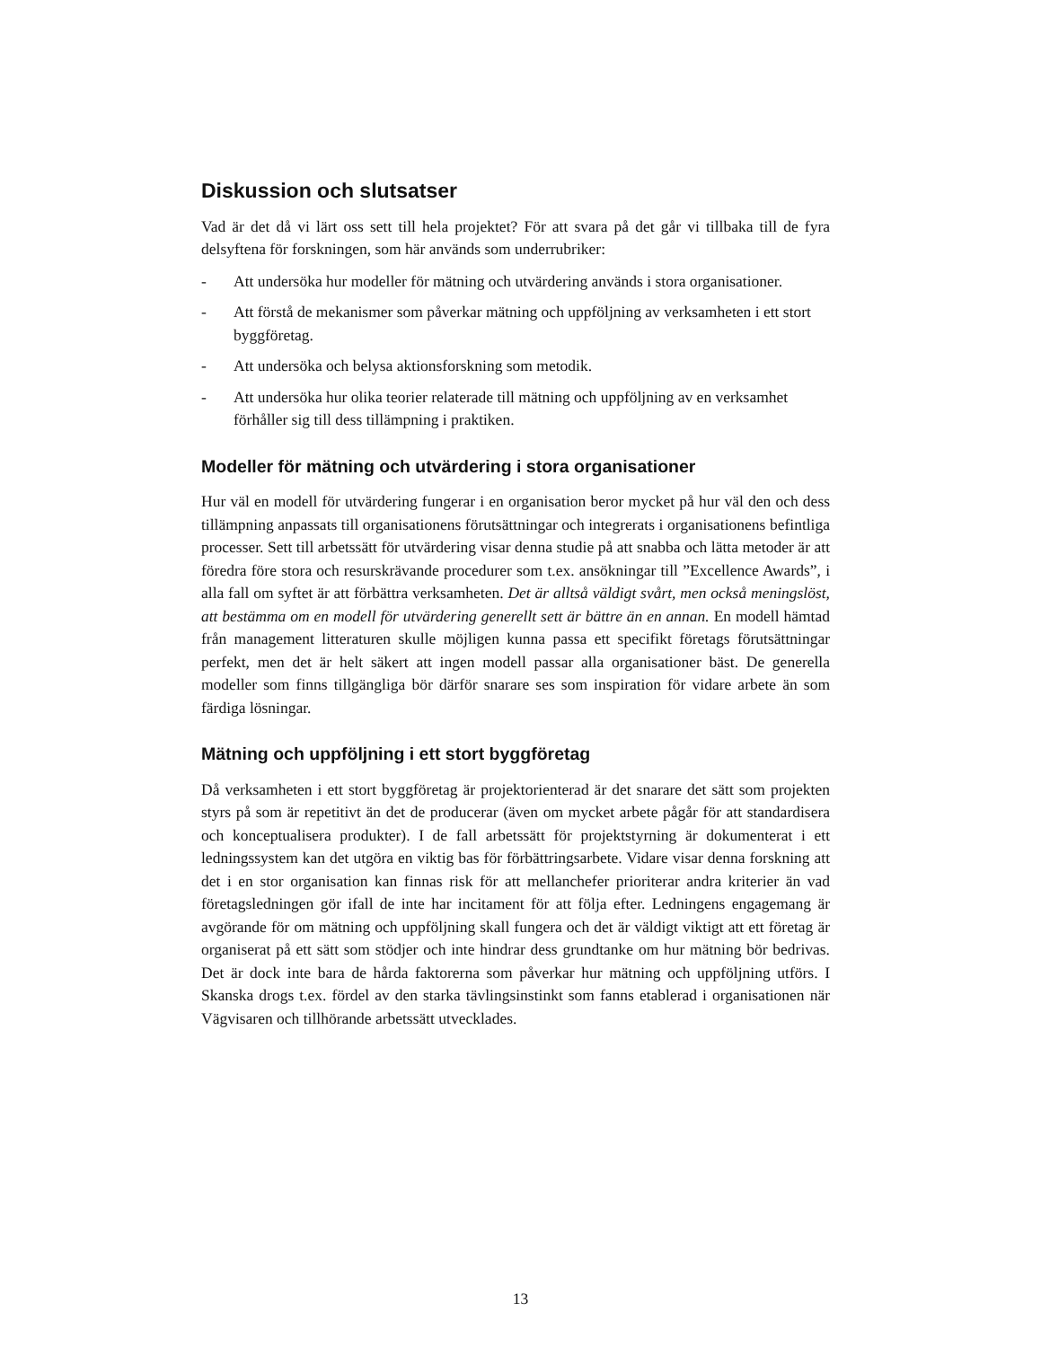Diskussion och slutsatser
Vad är det då vi lärt oss sett till hela projektet? För att svara på det går vi tillbaka till de fyra delsyftena för forskningen, som här används som underrubriker:
- Att undersöka hur modeller för mätning och utvärdering används i stora organisationer.
- Att förstå de mekanismer som påverkar mätning och uppföljning av verksamheten i ett stort byggföretag.
- Att undersöka och belysa aktionsforskning som metodik.
- Att undersöka hur olika teorier relaterade till mätning och uppföljning av en verksamhet förhåller sig till dess tillämpning i praktiken.
Modeller för mätning och utvärdering i stora organisationer
Hur väl en modell för utvärdering fungerar i en organisation beror mycket på hur väl den och dess tillämpning anpassats till organisationens förutsättningar och integrerats i organisationens befintliga processer. Sett till arbetssätt för utvärdering visar denna studie på att snabba och lätta metoder är att föredra före stora och resurskrävande procedurer som t.ex. ansökningar till ”Excellence Awards”, i alla fall om syftet är att förbättra verksamheten. Det är alltså väldigt svårt, men också meningslöst, att bestämma om en modell för utvärdering generellt sett är bättre än en annan. En modell hämtad från management litteraturen skulle möjligen kunna passa ett specifikt företags förutsättningar perfekt, men det är helt säkert att ingen modell passar alla organisationer bäst. De generella modeller som finns tillgängliga bör därför snarare ses som inspiration för vidare arbete än som färdiga lösningar.
Mätning och uppföljning i ett stort byggföretag
Då verksamheten i ett stort byggföretag är projektorienterad är det snarare det sätt som projekten styrs på som är repetitivt än det de producerar (även om mycket arbete pågår för att standardisera och konceptualisera produkter). I de fall arbetssätt för projektstyrning är dokumenterat i ett ledningssystem kan det utgöra en viktig bas för förbättringsarbete. Vidare visar denna forskning att det i en stor organisation kan finnas risk för att mellanchefer prioriterar andra kriterier än vad företagsledningen gör ifall de inte har incitament för att följa efter. Ledningens engagemang är avgörande för om mätning och uppföljning skall fungera och det är väldigt viktigt att ett företag är organiserat på ett sätt som stödjer och inte hindrar dess grundtanke om hur mätning bör bedrivas. Det är dock inte bara de hårda faktorerna som påverkar hur mätning och uppföljning utförs. I Skanska drogs t.ex. fördel av den starka tävlingsinstinkt som fanns etablerad i organisationen när Vägvisaren och tillhörande arbetssätt utvecklades.
13